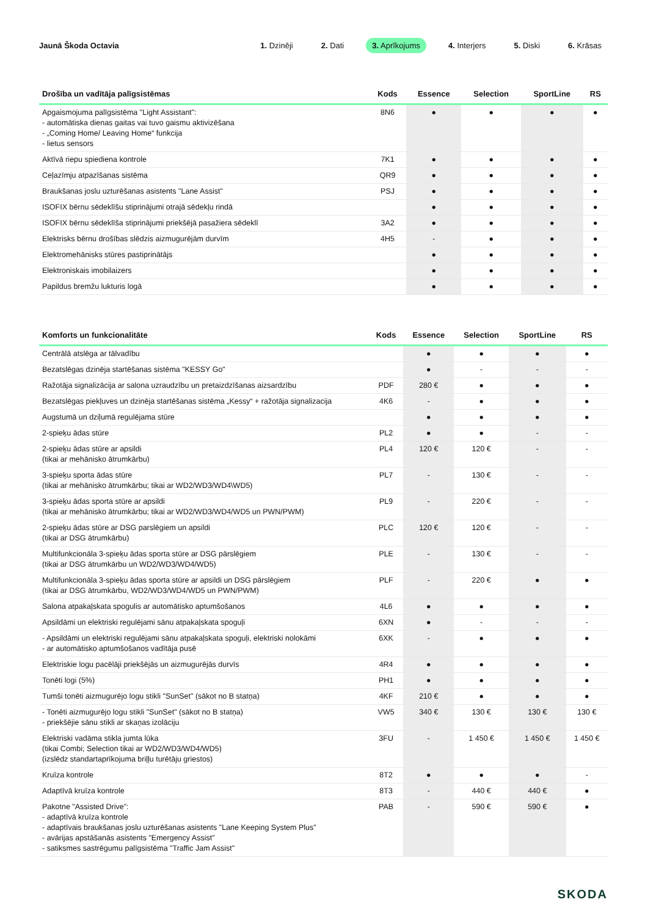Jaunā Škoda Octavia
1. Dzinēji 2. Dati 3. Aprīkojums 4. Interjers 5. Diski 6. Krāsas
| Drošība un vadītāja palīgsistēmas | Kods | Essence | Selection | SportLine | RS |
| --- | --- | --- | --- | --- | --- |
| Apgaismojuma palīgsistēma "Light Assistant": - automātiska dienas gaitas vai tuvo gaismu aktivizēšana - „Coming Home/ Leaving Home“ funkcija - lietus sensors | 8N6 | ● | ● | ● | ● |
| Aktīvā riepu spiediena kontrole | 7K1 | ● | ● | ● | ● |
| Ceļazīmju atpazīšanas sistēma | QR9 | ● | ● | ● | ● |
| Braukšanas joslu uzturēšanas asistents "Lane Assist" | PSJ | ● | ● | ● | ● |
| ISOFIX bērnu sēdeklīšu stiprinājumi otrajā sēdekļu rindā | | ● | ● | ● | ● |
| ISOFIX bērnu sēdeklīša stiprinājumi priekšējā pasažiera sēdeklī | 3A2 | ● | ● | ● | ● |
| Elektrisks bērnu drošības slēdzis aizmugurējām durvīm | 4H5 | - | ● | ● | ● |
| Elektromehānisks stūres pastiprinātājs | | ● | ● | ● | ● |
| Elektroniskais imobilaizers | | ● | ● | ● | ● |
| Papildus bremžu lukturis logā | | ● | ● | ● | ● |
| Komforts un funkcionalitāte | Kods | Essence | Selection | SportLine | RS |
| --- | --- | --- | --- | --- | --- |
| Centrālā atslēga ar tālvadību | | ● | ● | ● | ● |
| Bezatslēgas dzinēja startēšanas sistēma "KESSY Go" | | ● | - | - | - |
| Ražotāja signalizācija ar salona uzraudzību un pretaizdzīšanas aizsardzību | PDF | 280 € | ● | ● | ● |
| Bezatslēgas piekļuves un dzinēja startēšanas sistēma „Kessy“ + ražotāja signalizacija | 4K6 | - | ● | ● | ● |
| Augstumā un dziļumā regulējama stūre | | ● | ● | ● | ● |
| 2-spieķu ādas stūre | PL2 | ● | ● | - | - |
| 2-spieķu ādas stūre ar apsildi (tikai ar mehānisko ātrumkārbu) | PL4 | 120 € | 120 € | - | - |
| 3-spieķu sporta ādas stūre (tikai ar mehānisko ātrumkārbu; tikai ar WD2/WD3/WD4\WD5) | PL7 | - | 130 € | - | - |
| 3-spieķu ādas sporta stūre ar apsildi (tikai ar mehānisko ātrumkārbu; tikai ar WD2/WD3/WD4/WD5 un PWN/PWM) | PL9 | - | 220 € | - | - |
| 2-spieķu ādas stūre ar DSG parslēgiem un apsildi (tikai ar DSG ātrumkārbu) | PLC | 120 € | 120 € | - | - |
| Multifunkcionāla 3-spieķu ādas sporta stūre ar DSG pārslēgiem (tikai ar DSG ātrumkārbu un WD2/WD3/WD4/WD5) | PLE | - | 130 € | - | - |
| Multifunkcionāla 3-spieķu ādas sporta stūre ar apsildi un DSG pārslēgiem (tikai ar DSG ātrumkārbu, WD2/WD3/WD4/WD5 un PWN/PWM) | PLF | - | 220 € | ● | ● |
| Salona atpakaļskata spogulis ar automātisko aptumšošanos | 4L6 | ● | ● | ● | ● |
| Apsildāmi un elektriski regulējami sānu atpakaļskata spoguļi | 6XN | ● | - | - | - |
| - Apsildāmi un elektriski regulējami sānu atpakaļskata spoguļi, elektriski nolokāmi - ar automātisko aptumšošanos vadītāja pusē | 6XK | - | ● | ● | ● |
| Elektriskie logu pacēlāji priekšējās un aizmugurējās durvīs | 4R4 | ● | ● | ● | ● |
| Tonēti logi (5%) | PH1 | ● | ● | ● | ● |
| Tumši tonēti aizmugurējo logu stikli "SunSet" (sākot no B statņa) | 4KF | 210 € | ● | ● | ● |
| - Tonēti aizmugurējo logu stikli "SunSet" (sākot no B statņa) - priekšējie sānu stikli ar skaņas izolāciju | VW5 | 340 € | 130 € | 130 € | 130 € |
| Elektriski vadāma stikla jumta lūka (tikai Combi; Selection tikai ar WD2/WD3/WD4/WD5) (izslēdz standartaprīkojuma briļļu turētāju griestos) | 3FU | - | 1 450 € | 1 450 € | 1 450 € |
| Kruīza kontrole | 8T2 | ● | ● | ● | - |
| Adaptīvā kruīza kontrole | 8T3 | - | 440 € | 440 € | ● |
| Pakotne "Assisted Drive": - adaptīvā kruīza kontrole - adaptīvais braukšanas joslu uzturēšanas asistents "Lane Keeping System Plus" - avārijas apstāšanās asistents "Emergency Assist" - satiksmes sastrēgumu palīgsistēma "Traffic Jam Assist" | PAB | - | 590 € | 590 € | ● |
SKODA